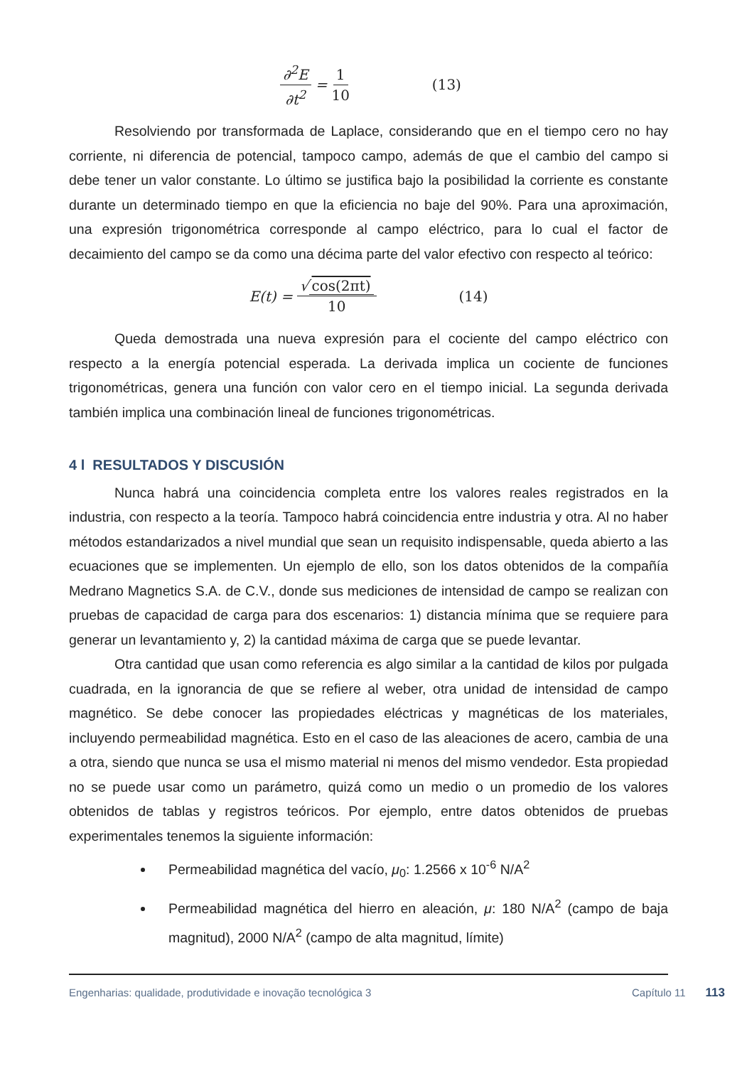∂<sup>2</sup>E ∂t<sup>2</sup> = 1 10 (13)
Resolviendo por transformada de Laplace, considerando que en el tiempo cero no hay corriente, ni diferencia de potencial, tampoco campo, además de que el cambio del campo si debe tener un valor constante. Lo último se justifica bajo la posibilidad la corriente es constante durante un determinado tiempo en que la eficiencia no baje del 90%. Para una aproximación, una expresión trigonométrica corresponde al campo eléctrico, para lo cual el factor de decaimiento del campo se da como una décima parte del valor efectivo con respecto al teórico:
E(t) = √ cos(2πt) 10 (14)
Queda demostrada una nueva expresión para el cociente del campo eléctrico con respecto a la energía potencial esperada. La derivada implica un cociente de funciones trigonométricas, genera una función con valor cero en el tiempo inicial. La segunda derivada también implica una combinación lineal de funciones trigonométricas.
4 l RESULTADOS Y DISCUSIÓN
Nunca habrá una coincidencia completa entre los valores reales registrados en la industria, con respecto a la teoría. Tampoco habrá coincidencia entre industria y otra. Al no haber métodos estandarizados a nivel mundial que sean un requisito indispensable, queda abierto a las ecuaciones que se implementen. Un ejemplo de ello, son los datos obtenidos de la compañía Medrano Magnetics S.A. de C.V., donde sus mediciones de intensidad de campo se realizan con pruebas de capacidad de carga para dos escenarios: 1) distancia mínima que se requiere para generar un levantamiento y, 2) la cantidad máxima de carga que se puede levantar.
Otra cantidad que usan como referencia es algo similar a la cantidad de kilos por pulgada cuadrada, en la ignorancia de que se refiere al weber, otra unidad de intensidad de campo magnético. Se debe conocer las propiedades eléctricas y magnéticas de los materiales, incluyendo permeabilidad magnética. Esto en el caso de las aleaciones de acero, cambia de una a otra, siendo que nunca se usa el mismo material ni menos del mismo vendedor. Esta propiedad no se puede usar como un parámetro, quizá como un medio o un promedio de los valores obtenidos de tablas y registros teóricos. Por ejemplo, entre datos obtenidos de pruebas experimentales tenemos la siguiente información:
Permeabilidad magnética del vacío, μ<sub>0</sub>: 1.2566 x 10<sup>-6</sup> N/A<sup>2</sup>
Permeabilidad magnética del hierro en aleación, μ: 180 N/A<sup>2</sup> (campo de baja magnitud), 2000 N/A<sup>2</sup> (campo de alta magnitud, límite)
Engenharias: qualidade, produtividade e inovação tecnológica 3 Capítulo 11 113